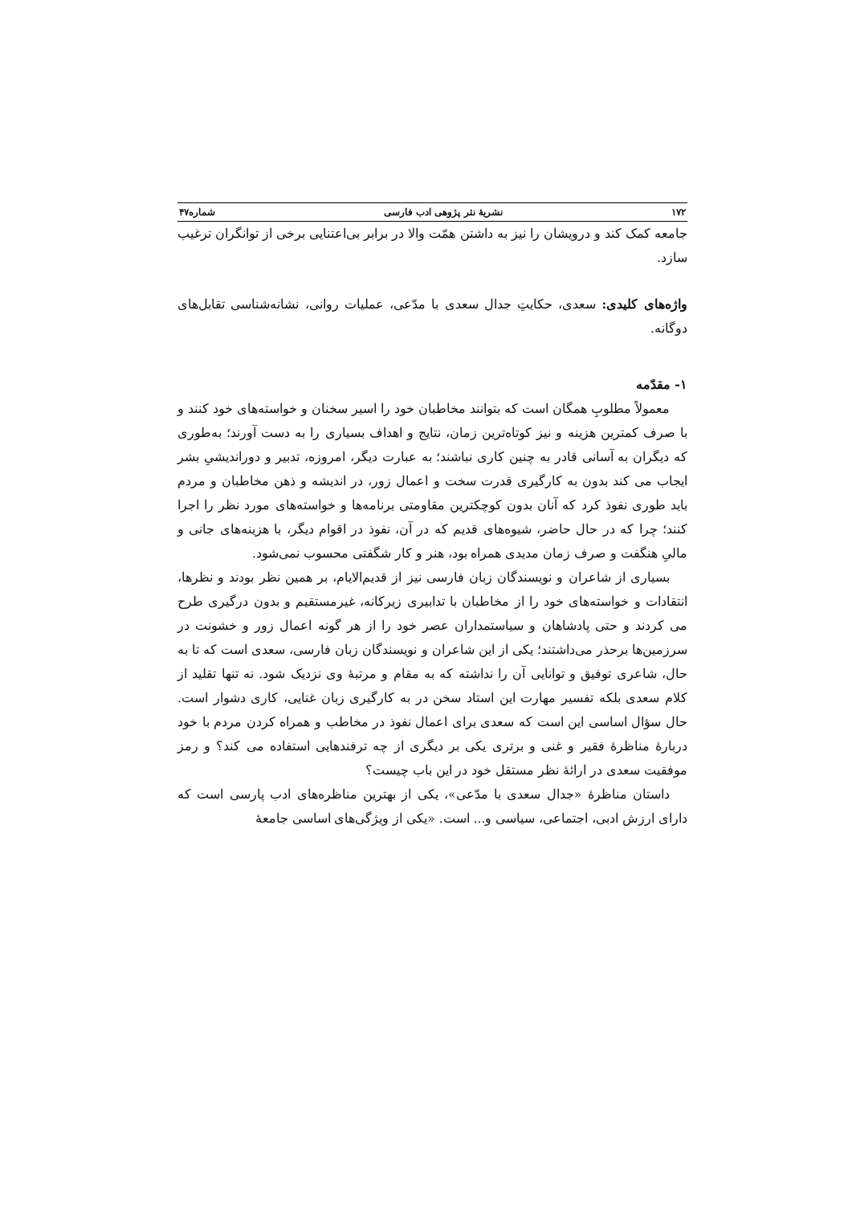۱۷۲ نشریهٔ نثر پژوهی ادب فارسی شماره۴۷
جامعه کمک کند و درویشان را نیز به داشتن همّت والا در برابر بی‌اعتنایی برخی از توانگران ترغیب سازد.
واژه‌های کلیدی: سعدی، حکایتِ جدال سعدی با مدّعی، عملیات روانی، نشانه‌شناسی تقابل‌های دوگانه.
۱- مقدّمه
معمولاً مطلوبِ همگان است که بتوانند مخاطبان خود را اسیر سخنان و خواسته‌های خود کنند و با صرف کمترین هزینه و نیز کوتاه‌ترین زمان، نتایج و اهداف بسیاری را به دست آورند؛ به‌طوری که دیگران به آسانی قادر به چنین کاری نباشند؛ به عبارت دیگر، امروزه، تدبیر و دوراندیشیِ بشر ایجاب می کند بدون به کارگیری قدرت سخت و اعمال زور، در اندیشه و ذهن مخاطبان و مردم باید طوری نفوذ کرد که آنان بدون کوچکترین مقاومتی برنامه‌ها و خواسته‌های مورد نظر را اجرا کنند؛ چرا که در حال حاضر، شیوه‌های قدیم که در آن، نفوذ در اقوام دیگر، با هزینه‌های جانی و مالیِ هنگفت و صرف زمان مدیدی همراه بود، هنر و کار شگفتی محسوب نمی‌شود.
بسیاری از شاعران و نویسندگان زبان فارسی نیز از قدیم‌الایام، بر همین نظر بودند و نظرها، انتقادات و خواسته‌های خود را از مخاطبان با تدابیری زیرکانه، غیرمستقیم و بدون درگیری طرح می کردند و حتی پادشاهان و سیاستمداران عصر خود را از هر گونه اعمال زور و خشونت در سرزمین‌ها برحذر می‌داشتند؛ یکی از این شاعران و نویسندگان زبان فارسی، سعدی است که تا به حال، شاعری توفیق و توانایی آن را نداشته که به مقام و مرتبهٔ وی نزدیک شود. نه تنها تقلید از کلام سعدی بلکه تفسیر مهارت این استاد سخن در به کارگیری زبان غنایی، کاری دشوار است. حال سؤال اساسی این است که سعدی برای اعمال نفوذ در مخاطب و همراه کردن مردم با خود دربارهٔ مناظرهٔ فقیر و غنی و برتری یکی بر دیگری از چه ترفندهایی استفاده می کند؟ و رمز موفقیت سعدی در ارائهٔ نظر مستقل خود در این باب چیست؟
داستان مناظرهٔ «جدال سعدی با مدّعی»، یکی از بهترین مناظره‌های ادب پارسی است که دارای ارزش ادبی، اجتماعی، سیاسی و... است. «یکی از ویژگی‌های اساسی جامعهٔ